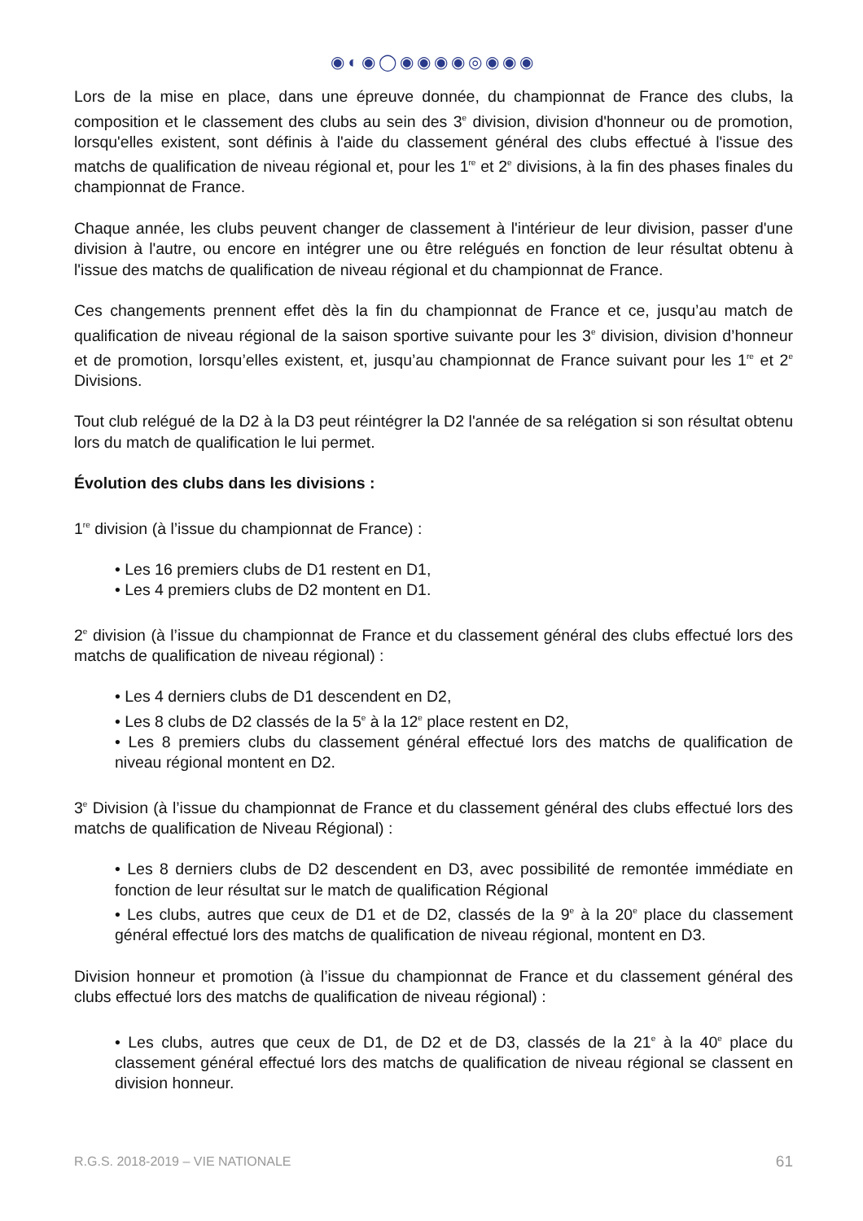◉◐◉◯◉◉◉◉◎◉◉◉
Lors de la mise en place, dans une épreuve donnée, du championnat de France des clubs, la composition et le classement des clubs au sein des 3<sup>e</sup> division, division d'honneur ou de promotion, lorsqu'elles existent, sont définis à l'aide du classement général des clubs effectué à l'issue des matchs de qualification de niveau régional et, pour les 1<sup>re</sup> et 2<sup>e</sup> divisions, à la fin des phases finales du championnat de France.
Chaque année, les clubs peuvent changer de classement à l'intérieur de leur division, passer d'une division à l'autre, ou encore en intégrer une ou être relégués en fonction de leur résultat obtenu à l'issue des matchs de qualification de niveau régional et du championnat de France.
Ces changements prennent effet dès la fin du championnat de France et ce, jusqu’au match de qualification de niveau régional de la saison sportive suivante pour les 3<sup>e</sup> division, division d’honneur et de promotion, lorsqu’elles existent, et, jusqu’au championnat de France suivant pour les 1<sup>re</sup> et 2<sup>e</sup> Divisions.
Tout club relégué de la D2 à la D3 peut réintégrer la D2 l'année de sa relégation si son résultat obtenu lors du match de qualification le lui permet.
Évolution des clubs dans les divisions :
1<sup>re</sup> division (à l’issue du championnat de France) :
• Les 16 premiers clubs de D1 restent en D1,
• Les 4 premiers clubs de D2 montent en D1.
2<sup>e</sup> division (à l’issue du championnat de France et du classement général des clubs effectué lors des matchs de qualification de niveau régional) :
• Les 4 derniers clubs de D1 descendent en D2,
• Les 8 clubs de D2 classés de la 5<sup>e</sup> à la 12<sup>e</sup> place restent en D2,
• Les 8 premiers clubs du classement général effectué lors des matchs de qualification de niveau régional montent en D2.
3<sup>e</sup> Division (à l’issue du championnat de France et du classement général des clubs effectué lors des matchs de qualification de Niveau Régional) :
• Les 8 derniers clubs de D2 descendent en D3, avec possibilité de remontée immédiate en fonction de leur résultat sur le match de qualification Régional
• Les clubs, autres que ceux de D1 et de D2, classés de la 9<sup>e</sup> à la 20<sup>e</sup> place du classement général effectué lors des matchs de qualification de niveau régional, montent en D3.
Division honneur et promotion (à l’issue du championnat de France et du classement général des clubs effectué lors des matchs de qualification de niveau régional) :
• Les clubs, autres que ceux de D1, de D2 et de D3, classés de la 21<sup>e</sup> à la 40<sup>e</sup> place du classement général effectué lors des matchs de qualification de niveau régional se classent en division honneur.
R.G.S. 2018-2019 – VIE NATIONALE 61